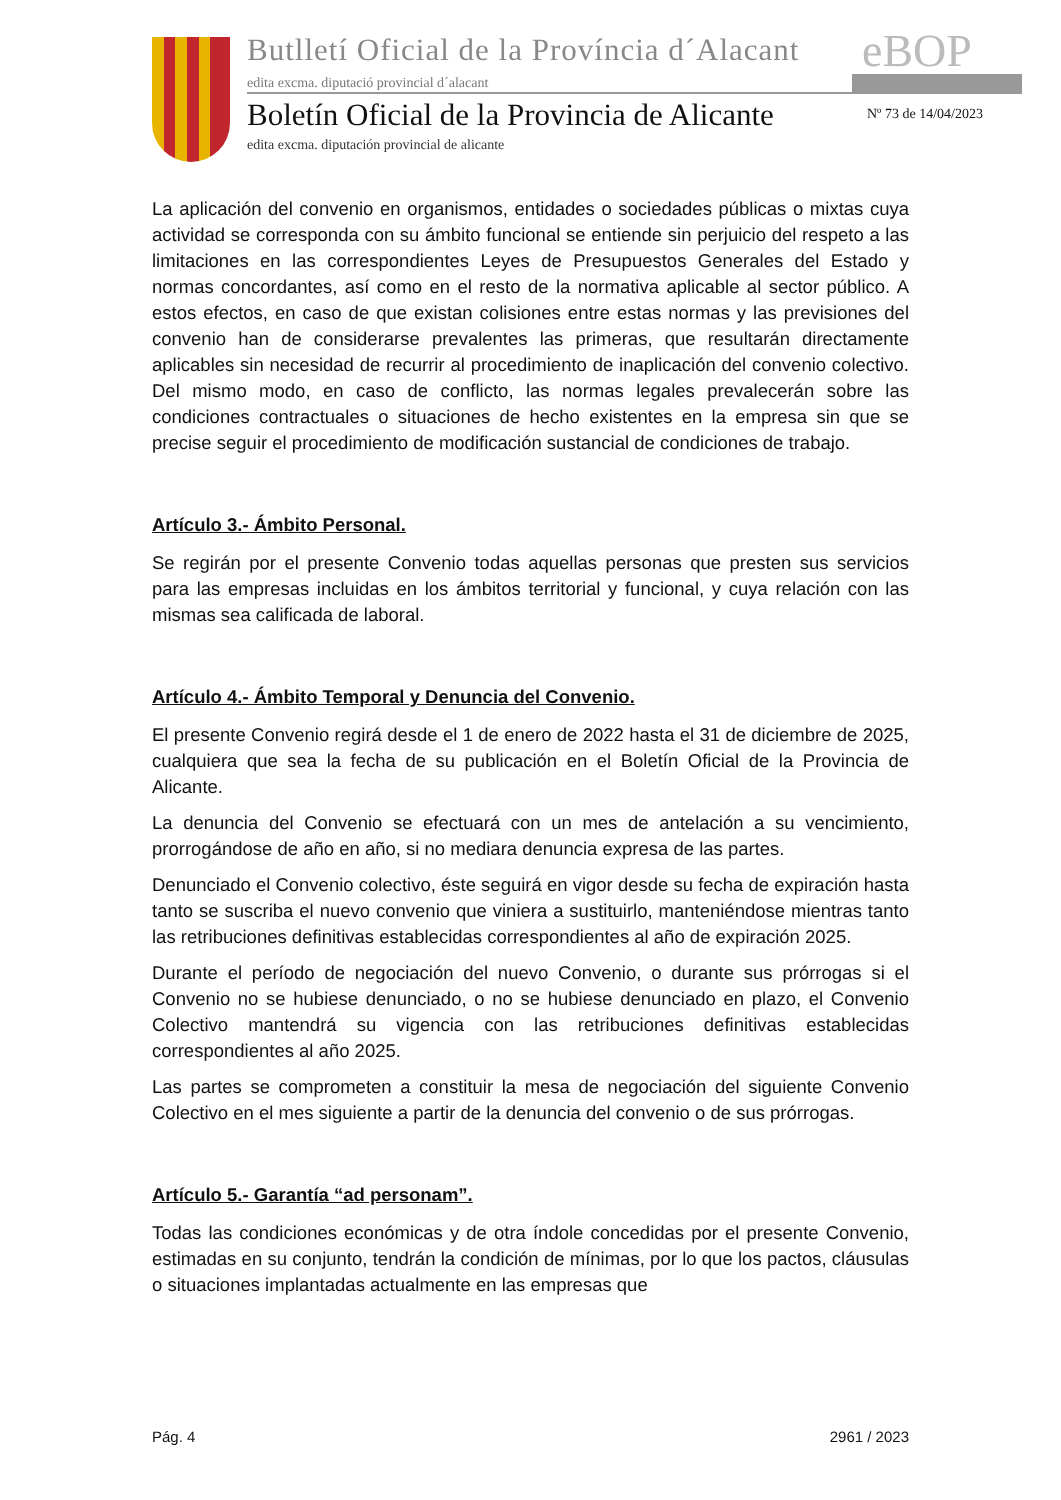Butlletí Oficial de la Província d´Alacant
edita excma. diputació provincial d´alacant
eBOP
Boletín Oficial de la Provincia de Alicante
edita excma. diputación provincial de alicante
Nº 73 de 14/04/2023
La aplicación del convenio en organismos, entidades o sociedades públicas o mixtas cuya actividad se corresponda con su ámbito funcional se entiende sin perjuicio del respeto a las limitaciones en las correspondientes Leyes de Presupuestos Generales del Estado y normas concordantes, así como en el resto de la normativa aplicable al sector público. A estos efectos, en caso de que existan colisiones entre estas normas y las previsiones del convenio han de considerarse prevalentes las primeras, que resultarán directamente aplicables sin necesidad de recurrir al procedimiento de inaplicación del convenio colectivo. Del mismo modo, en caso de conflicto, las normas legales prevalecerán sobre las condiciones contractuales o situaciones de hecho existentes en la empresa sin que se precise seguir el procedimiento de modificación sustancial de condiciones de trabajo.
Artículo 3.- Ámbito Personal.
Se regirán por el presente Convenio todas aquellas personas que presten sus servicios para las empresas incluidas en los ámbitos territorial y funcional, y cuya relación con las mismas sea calificada de laboral.
Artículo 4.- Ámbito Temporal y Denuncia del Convenio.
El presente Convenio regirá desde el 1 de enero de 2022 hasta el 31 de diciembre de 2025, cualquiera que sea la fecha de su publicación en el Boletín Oficial de la Provincia de Alicante.
La denuncia del Convenio se efectuará con un mes de antelación a su vencimiento, prorrogándose de año en año, si no mediara denuncia expresa de las partes.
Denunciado el Convenio colectivo, éste seguirá en vigor desde su fecha de expiración hasta tanto se suscriba el nuevo convenio que viniera a sustituirlo, manteniéndose mientras tanto las retribuciones definitivas establecidas correspondientes al año de expiración 2025.
Durante el período de negociación del nuevo Convenio, o durante sus prórrogas si el Convenio no se hubiese denunciado, o no se hubiese denunciado en plazo, el Convenio Colectivo mantendrá su vigencia con las retribuciones definitivas establecidas correspondientes al año 2025.
Las partes se comprometen a constituir la mesa de negociación del siguiente Convenio Colectivo en el mes siguiente a partir de la denuncia del convenio o de sus prórrogas.
Artículo 5.- Garantía “ad personam”.
Todas las condiciones económicas y de otra índole concedidas por el presente Convenio, estimadas en su conjunto, tendrán la condición de mínimas, por lo que los pactos, cláusulas o situaciones implantadas actualmente en las empresas que
Pág. 4 2961 / 2023